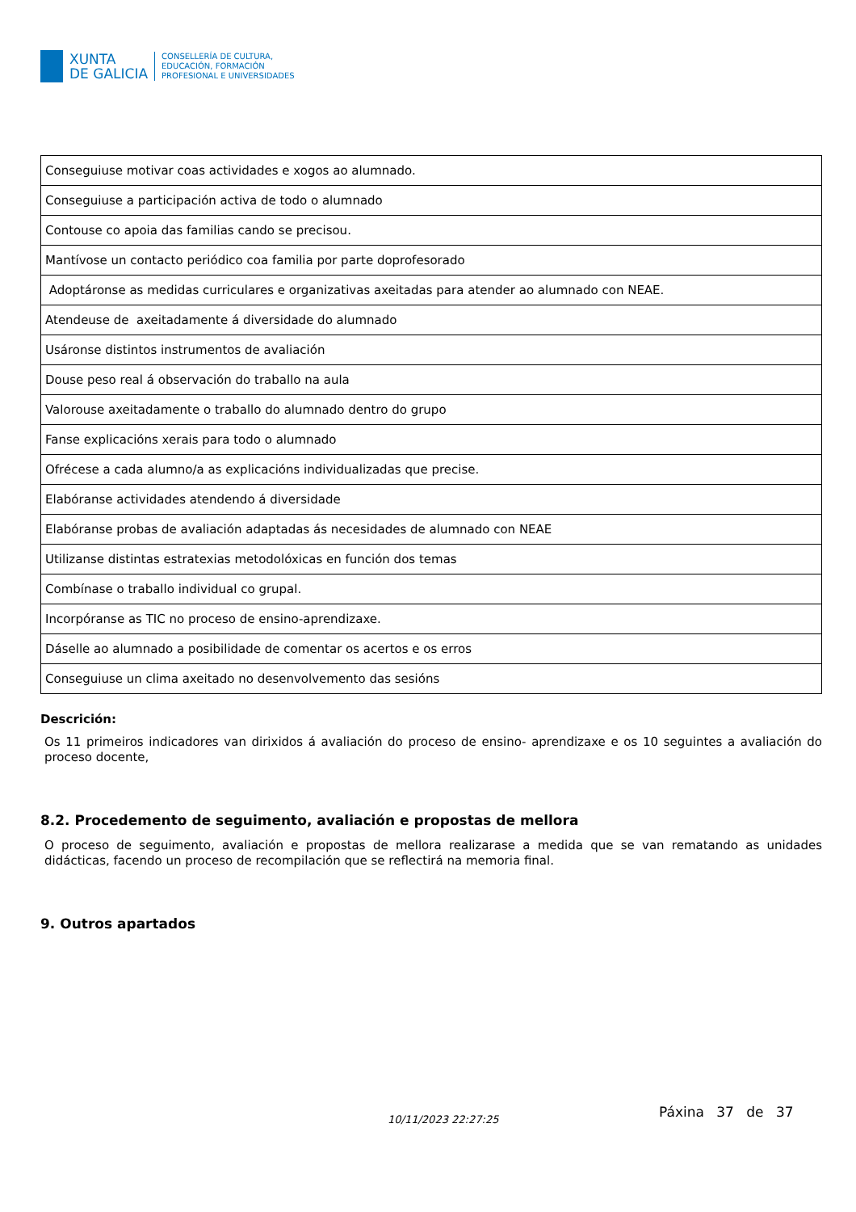XUNTA
DE GALICIA
CONSELLERÍA DE CULTURA,
EDUCACIÓN, FORMACIÓN
PROFESIONAL E UNIVERSIDADES
| Conseguiuse motivar coas actividades e xogos ao alumnado. |
| Conseguiuse a participación activa de todo o alumnado |
| Contouse co apoia das familias cando se precisou. |
| Mantívose un contacto periódico coa familia por parte doprofesorado |
| Adoptáronse as medidas curriculares e organizativas axeitadas para atender ao alumnado con NEAE. |
| Atendeuse de axeitadamente á diversidade do alumnado |
| Usáronse distintos instrumentos de avaliación |
| Douse peso real á observación do traballo na aula |
| Valorouse axeitadamente o traballo do alumnado dentro do grupo |
| Fanse explicacións xerais para todo o alumnado |
| Ofrécese a cada alumno/a as explicacións individualizadas que precise. |
| Elabóranse actividades atendendo á diversidade |
| Elabóranse probas de avaliación adaptadas ás necesidades de alumnado con NEAE |
| Utilizanse distintas estratexias metodolóxicas en función dos temas |
| Combínase o traballo individual co grupal. |
| Incorpóranse as TIC no proceso de ensino-aprendizaxe. |
| Dáselle ao alumnado a posibilidade de comentar os acertos e os erros |
| Conseguiuse un clima axeitado no desenvolvemento das sesións |
Descrición:
Os 11 primeiros indicadores van dirixidos á avaliación do proceso de ensino- aprendizaxe e os 10 seguintes a avaliación do proceso docente,
8.2. Procedemento de seguimento, avaliación e propostas de mellora
O proceso de seguimento, avaliación e propostas de mellora realizarase a medida que se van rematando as unidades didácticas, facendo un proceso de recompilación que se reflectirá na memoria final.
9. Outros apartados
10/11/2023 22:27:25 Páxina 37 de 37